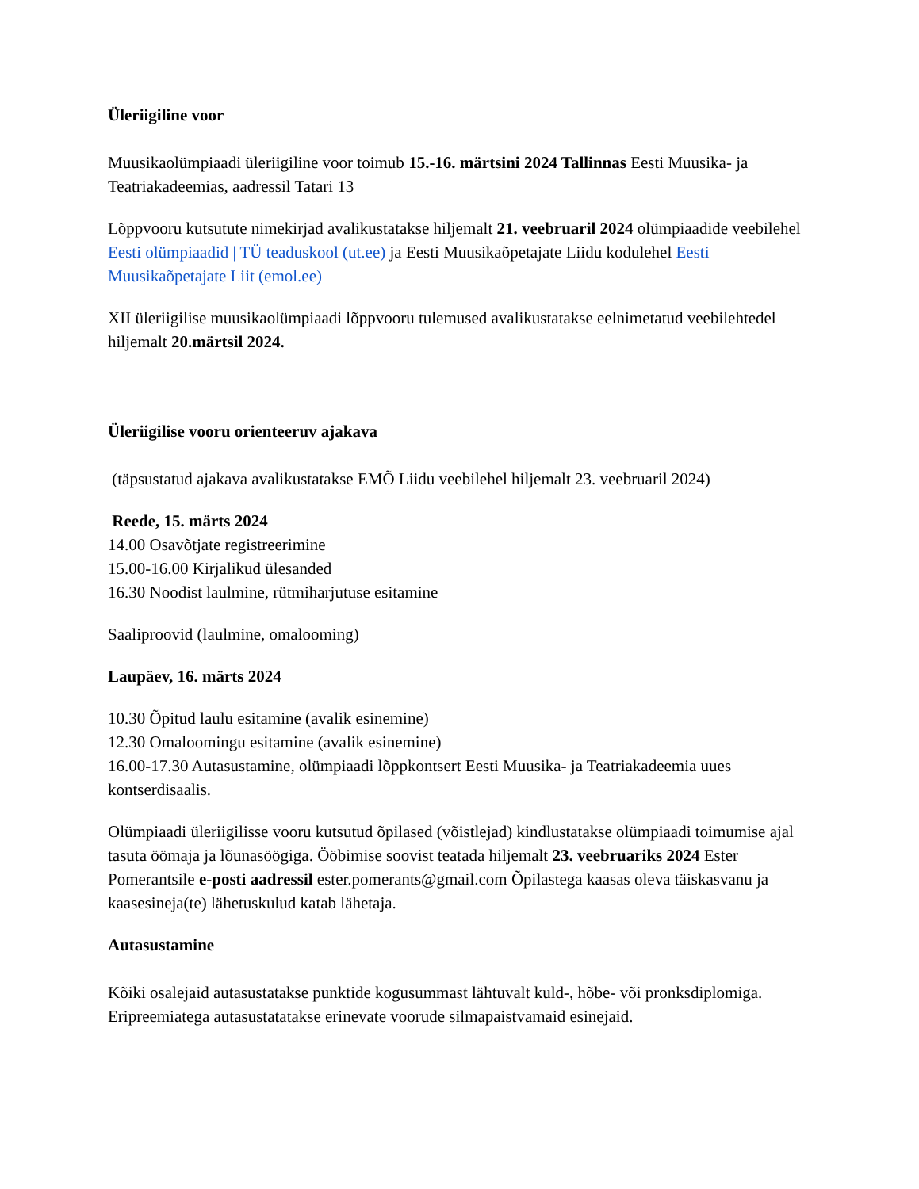Üleriigiline voor
Muusikaolümpiaadi üleriigiline voor toimub 15.-16. märtsini 2024 Tallinnas Eesti Muusika- ja Teatriakadeemias, aadressil Tatari 13
Lõppvooru kutsutute nimekirjad avalikustatakse hiljemalt 21. veebruaril 2024 olümpiaadide veebilehel Eesti olümpiaadid | TÜ teaduskool (ut.ee) ja Eesti Muusikaõpetajate Liidu kodulehel Eesti Muusikaõpetajate Liit (emol.ee)
XII üleriigilise muusikaolümpiaadi lõppvooru tulemused avalikustatakse eelnimetatud veebilehtedel hiljemalt 20.märtsil 2024.
Üleriigilise vooru orienteeruv ajakava
(täpsustatud ajakava avalikustatakse EMÕ Liidu veebilehel hiljemalt 23. veebruaril 2024)
Reede, 15. märts 2024
14.00 Osavõtjate registreerimine
15.00-16.00 Kirjalikud ülesanded
16.30 Noodist laulmine, rütmiharjutuse esitamine
Saaliproovid (laulmine, omalooming)
Laupäev, 16. märts 2024
10.30 Õpitud laulu esitamine (avalik esinemine)
12.30 Omaloomingu esitamine (avalik esinemine)
16.00-17.30 Autasustamine, olümpiaadi lõppkontsert Eesti Muusika- ja Teatriakadeemia uues kontserdisaalis.
Olümpiaadi üleriigilisse vooru kutsutud õpilased (võistlejad) kindlustatakse olümpiaadi toimumise ajal tasuta öömaja ja lõunasöögiga. Ööbimise soovist teatada hiljemalt 23. veebruariks 2024 Ester Pomerantsile e-posti aadressil ester.pomerants@gmail.com Õpilastega kaasas oleva täiskasvanu ja kaasesineja(te) lähetuskulud katab lähetaja.
Autasustamine
Kõiki osalejaid autasustatakse punktide kogusummast lähtuvalt kuld-, hõbe- või pronksdiplomiga.
Eripreemiatega autasustatatakse erinevate voorude silmapaistvamaid esinejaid.